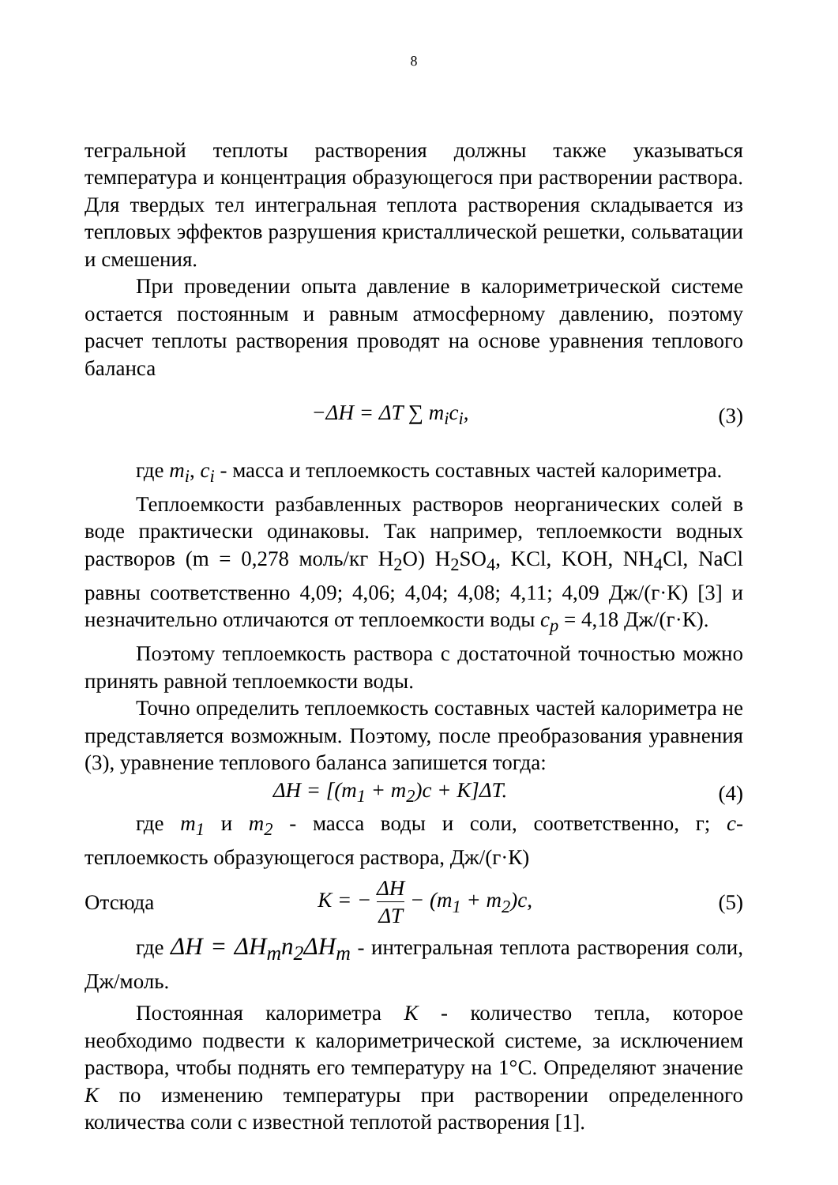8
тегральной теплоты растворения должны также указываться температура и концентрация образующегося при растворении раствора. Для твердых тел интегральная теплота растворения складывается из тепловых эффектов разрушения кристаллической решетки, сольватации и смешения.
При проведении опыта давление в калориметрической системе остается постоянным и равным атмосферному давлению, поэтому расчет теплоты растворения проводят на основе уравнения теплового баланса
−ΔH = ΔT ∑ m<sub>i</sub>c<sub>i</sub>, (3)
где m<sub>i</sub>, c<sub>i</sub> - масса и теплоемкость составных частей калориметра.
Теплоемкости разбавленных растворов неорганических солей в воде практически одинаковы. Так например, теплоемкости водных растворов (m = 0,278 моль/кг H<sub>2</sub>O) H<sub>2</sub>SO<sub>4</sub>, KCl, KOH, NH<sub>4</sub>Cl, NaCl равны соответственно 4,09; 4,06; 4,04; 4,08; 4,11; 4,09 Дж/(г·К) [3] и незначительно отличаются от теплоемкости воды c<sub>p</sub> = 4,18 Дж/(г·К).
Поэтому теплоемкость раствора с достаточной точностью можно принять равной теплоемкости воды.
Точно определить теплоемкость составных частей калориметра не представляется возможным. Поэтому, после преобразования уравнения (3), уравнение теплового баланса запишется тогда:
ΔH = [(m<sub>1</sub> + m<sub>2</sub>)c + K]ΔT. (4)
где m<sub>1</sub> и m<sub>2</sub> - масса воды и соли, соответственно, г; с- теплоемкость образующегося раствора, Дж/(г·К)
Отсюда K = − ΔH ΔT − (m<sub>1</sub> + m<sub>2</sub>)c, (5)
где ΔH = ΔH<sub>m</sub>n<sub>2</sub>ΔH<sub>m</sub> - интегральная теплота растворения соли, Дж/моль.
Постоянная калориметра К - количество тепла, которое необходимо подвести к калориметрической системе, за исключением раствора, чтобы поднять его температуру на 1°С. Определяют значение К по изменению температуры при растворении определенного количества соли с известной теплотой растворения [1].